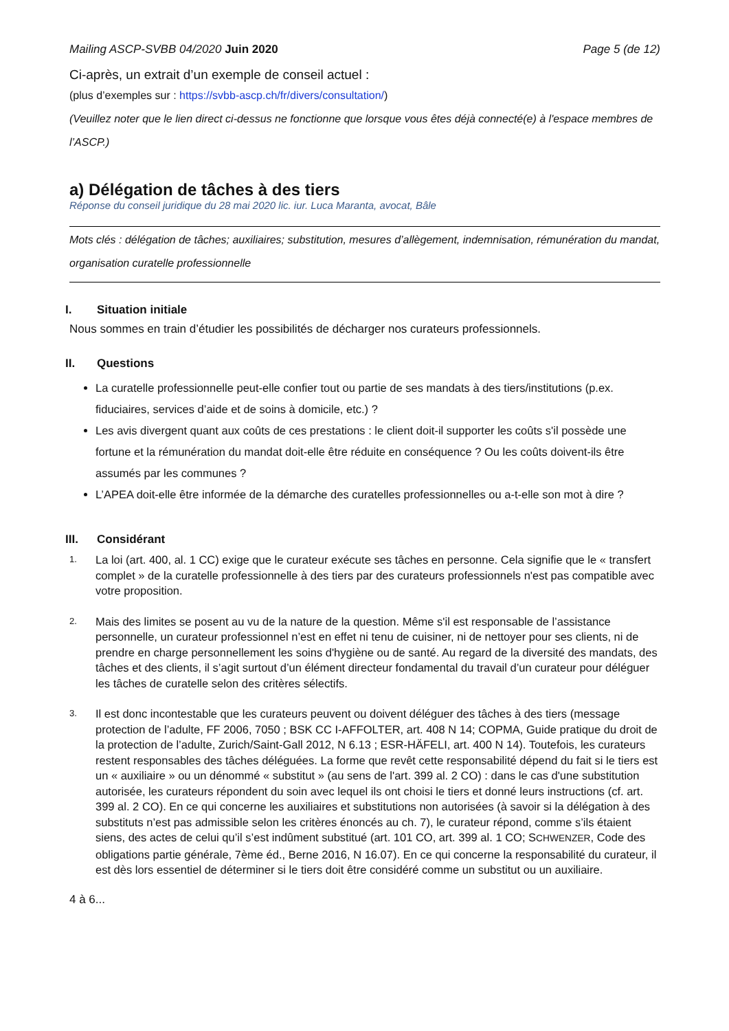Mailing ASCP-SVBB 04/2020 Juin 2020 Page 5 (de 12)
Ci-après, un extrait d’un exemple de conseil actuel :
(plus d’exemples sur : https://svbb-ascp.ch/fr/divers/consultation/)
(Veuillez noter que le lien direct ci-dessus ne fonctionne que lorsque vous êtes déjà connecté(e) à l'espace membres de l’ASCP.)
a) Délégation de tâches à des tiers
Réponse du conseil juridique du 28 mai 2020 lic. iur. Luca Maranta, avocat, Bâle
Mots clés : délégation de tâches; auxiliaires; substitution, mesures d’allègement, indemnisation, rémunération du mandat, organisation curatelle professionnelle
I. Situation initiale
Nous sommes en train d’étudier les possibilités de décharger nos curateurs professionnels.
II. Questions
La curatelle professionnelle peut-elle confier tout ou partie de ses mandats à des tiers/institutions (p.ex. fiduciaires, services d’aide et de soins à domicile, etc.) ?
Les avis divergent quant aux coûts de ces prestations : le client doit-il supporter les coûts s'il possède une fortune et la rémunération du mandat doit-elle être réduite en conséquence ? Ou les coûts doivent-ils être assumés par les communes ?
L’APEA doit-elle être informée de la démarche des curatelles professionnelles ou a-t-elle son mot à dire ?
III. Considérant
1. La loi (art. 400, al. 1 CC) exige que le curateur exécute ses tâches en personne. Cela signifie que le « transfert complet » de la curatelle professionnelle à des tiers par des curateurs professionnels n'est pas compatible avec votre proposition.
2. Mais des limites se posent au vu de la nature de la question. Même s'il est responsable de l’assistance personnelle, un curateur professionnel n’est en effet ni tenu de cuisiner, ni de nettoyer pour ses clients, ni de prendre en charge personnellement les soins d'hygiène ou de santé. Au regard de la diversité des mandats, des tâches et des clients, il s’agit surtout d’un élément directeur fondamental du travail d’un curateur pour déléguer les tâches de curatelle selon des critères sélectifs.
3. Il est donc incontestable que les curateurs peuvent ou doivent déléguer des tâches à des tiers (message protection de l’adulte, FF 2006, 7050 ; BSK CC I-AFFOLTER, art. 408 N 14; COPMA, Guide pratique du droit de la protection de l’adulte, Zurich/Saint-Gall 2012, N 6.13 ; ESR-HÄFELI, art. 400 N 14). Toutefois, les curateurs restent responsables des tâches déléguées. La forme que revêt cette responsabilité dépend du fait si le tiers est un « auxiliaire » ou un dénommé « substitut » (au sens de l'art. 399 al. 2 CO) : dans le cas d'une substitution autorisée, les curateurs répondent du soin avec lequel ils ont choisi le tiers et donné leurs instructions (cf. art. 399 al. 2 CO). En ce qui concerne les auxiliaires et substitutions non autorisées (à savoir si la délégation à des substituts n’est pas admissible selon les critères énoncés au ch. 7), le curateur répond, comme s’ils étaient siens, des actes de celui qu’il s’est indûment substitué (art. 101 CO, art. 399 al. 1 CO; SCHWENZER, Code des obligations partie générale, 7ème éd., Berne 2016, N 16.07). En ce qui concerne la responsabilité du curateur, il est dès lors essentiel de déterminer si le tiers doit être considéré comme un substitut ou un auxiliaire.
4 à 6...